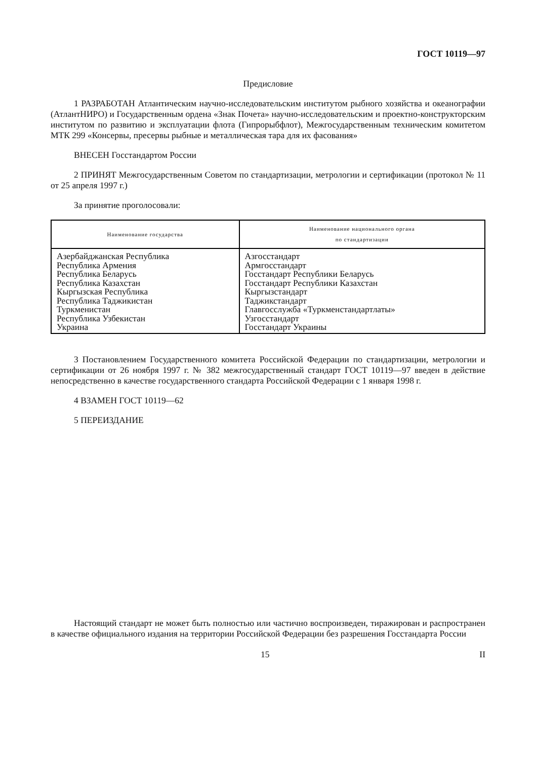ГОСТ 10119—97
Предисловие
1 РАЗРАБОТАН Атлантическим научно-исследовательским институтом рыбного хозяйства и океанографии (АтлантНИРО) и Государственным ордена «Знак Почета» научно-исследовательским и проектно-конструкторским институтом по развитию и эксплуатации флота (Гипрорыбфлот), Межгосударственным техническим комитетом МТК 299 «Консервы, пресервы рыбные и металлическая тара для их фасования»
ВНЕСЕН Госстандартом России
2 ПРИНЯТ Межгосударственным Советом по стандартизации, метрологии и сертификации (протокол № 11 от 25 апреля 1997 г.)
За принятие проголосовали:
| Наименование государства | Наименование национального органа по стандартизации |
| --- | --- |
| Азербайджанская Республика Республика Армения Республика Беларусь Республика Казахстан Кыргызская Республика Республика Таджикистан Туркменистан Республика Узбекистан Украина | Азгосстандарт Армгосстандарт Госстандарт Республики Беларусь Госстандарт Республики Казахстан Кыргызстандарт Таджикстандарт Главгосслужба «Туркменстандартлаты» Узгосстандарт Госстандарт Украины |
3 Постановлением Государственного комитета Российской Федерации по стандартизации, метрологии и сертификации от 26 ноября 1997 г. № 382 межгосударственный стандарт ГОСТ 10119—97 введен в действие непосредственно в качестве государственного стандарта Российской Федерации с 1 января 1998 г.
4 ВЗАМЕН ГОСТ 10119—62
5 ПЕРЕИЗДАНИЕ
Настоящий стандарт не может быть полностью или частично воспроизведен, тиражирован и распространен в качестве официального издания на территории Российской Федерации без разрешения Госстандарта России
15 II